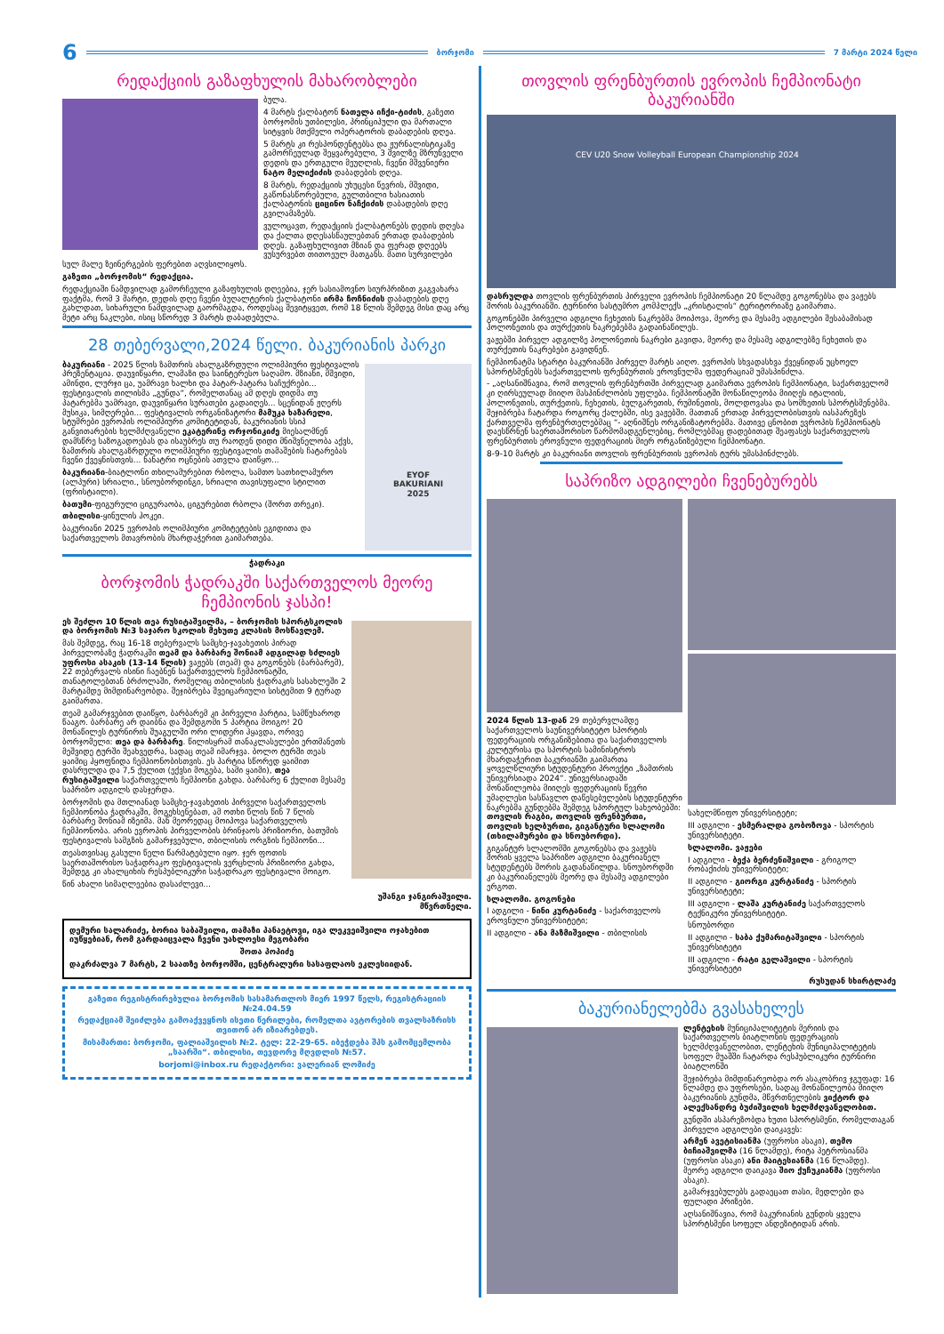6 ბორჯომი 7 მარტი 2024 წელი
რედაქციის გაზაფხულის მახარობლები
ბულა.
4 მარტს ქალბატონ ნათელა იჩქი-ტიძის, გაზეთი ბორჯომის უთბილესი, პრინციპული და მართალი სიტყვის მთქმელი ოპერატორის დაბადების დღეა.
5 მარტს კი რესპონდენტებსა და ჟურნალისტიკაზე გამორჩეულად შეყვარებული, 3 შვილზე მზრუნველი დედის და ერთგული მეუღლის, ჩვენი მშვენიერი ნატო მელიქიძის დაბადების დღეა.
8 მარტს, რედაქციის უხუცესი წევრის, მშვიდი, გაწონასწორებული, გულთბილი ხასიათის ქალბატონის ციცინო ნაჩქიძის დაბადების დღე გვილამაზებს.
ვულოცავთ, რედაქციის ქალბატონებს დედის დღესა და ქალთა დღესასწაულებთან ერთად დაბადების დღეს. გაზაფხულივით მზიან და ფერად დღეებს ვუსურვებთ თითოეულ მათგანს. მათი სურვილები სულ მალე ზეინერგების ფერებით აღვსილიყოს.
გაზეთი „ბორჯომის“ რედაქცია.
რედაქციაში ნამდვილად გამორჩეული გაზაფხულის დღეებია, ჯერ სასიამოვნო სიურპრიზით გაგვახარა ფაქტმა, რომ 3 მარტი, დედის დღე ჩვენი ბუღალტერის ქალბატონი ირმა ჩოჩნიძის დაბადების დღე გახლდათ, სიხარული ნამდვილად გაორმაგდა, როდესაც შევიტყვეთ, რომ 18 წლის შემდეგ მისი დაც არც მეტი არც ნაკლები, ისიც სწორედ 3 მარტს დაბადებულა.
28 თებერვალი,2024 წელი. ბაკურიანის პარკი
EYOF
BAKURIANI
2025
ბაკურიანი - 2025 წლის ზამთრის ახალგაზრდული ოლიმპიური ფესტივალის პრეზენტაცია. დაუვიწყარი, ლამაზი და საინტერესო საღამო. მზიანი, მშვიდი, ამინდი, ლურჯი ცა, უამრავი ხალხი და პატარ-პატარა საჩუქრები... ფესტივალის თილისმა „გუნდა“, რომელთანაც ამ დღეს დიდმა თუ პატარებმა უამრავი, დაუვიწყარი სურათები გადაიღეს... სცენიდან ჟღერს მუსიკა, სიმღერები... ფესტივალის ორგანიზატორი მამუკა ხაზარელი, სტუმრები ევროპის ოლიმპიური კომიტეტიდან, ბაკურიანის სსიპ განვითარების ხელმძღვანელი ეკატერინე ორჯონიკიძე მიესალმნენ დამსწრე საზოგადოებას და ისაუბრეს თუ რაოდენ დიდი მნიშვნელობა აქვს, ზამთრის ახალგაზრდული ოლიმპიური ფესტივალის თამაშების ჩატარებას ჩვენი ქვეყნისთვის... ნანატრი ოცნების ათვლა დაიწყო...
ბაკურიანი-ბიატლონი თხილამურებით რბოლა, სამთო სათხილამურო (ალპური) სრიალი., სნოუბორდინგი, სრიალი თავისუფალი სტილით (ფრისტაილი).
ბათუმი-ფიგურული ციგურაობა, ციგურებით რბოლა (შორთ თრეკი).
თბილისი-ყინულის ჰოკეი.
ბაკურიანი 2025 ევროპის ოლიმპიური კომიტეტების ეგიდითა და საქართველოს მთავრობის მხარდაჭერით გაიმართება.
ჭადრაკი
ბორჯომის ჭადრაკში საქართველოს მეორე ჩემპიონის ჯასპი!
ეს შეძლო 10 წლის თეა რუსიტაშვილმა, – ბორჯომის სპორტსკოლის და ბორჯომის №3 საჯარო სკოლის მეხუთე კლასის მოსწავლემ.
მას შემდეგ, რაც 16-18 თებერვალს სამცხე-ჯავახეთის პირად პირველობაზე ჭადრაკში თეამ და ბარბარე შონიამ ადგილად სძლიეს უფროსი ასაკის (13-14 წლის) ვაჟებს (თეამ) და გოგონებს (ბარბარემ), 22 თებერვალს ისინი ჩაებნენ საქართველოს ჩემპიონატში, თანატოლებთან ბრძოლაში, რომელიც თბილისის ჭადრაკის სასახლეში 2 მარტამდე მიმდინარეობდა. შეჯიბრება შვეიცარიული სისტემით 9 ტურად გაიმართა.
თეამ გამარჯვებით დაიწყო, ბარბარემ კი პირველი პარტია, სამწუხაროდ წააგო. ბარბარე არ დაიბნა და შემდგომი 5 პარტია მოიგო! 20 მონაწილეს ტურნირის შუაგულში ორი ლიდერი ჰყავდა, ორივე ბორჯომელი: თეა და ბარბარე. წილისყრამ თანაკლასელები ერთმანეთს მეშვიდე ტურში შეახვედრა, სადაც თეამ იმარჯვა. ბოლო ტურში თეას ყაიმიც ჰყოფნიდა ჩემპიონობისთვის. ეს პარტია სწორედ ყაიმით დასრულდა და 7,5 ქულით (ექვსი მოგება, სამი ყაიმი), თეა რუსიტაშვილი საქართველოს ჩემპიონი გახდა. ბარბარე 6 ქულით მესამე საპრიზო ადგილს დასჯერდა.
ბორჯომის და მთლიანად სამცხე-ჯავახეთის პირველი საქართველოს ჩემპიონობა ჭადრაკში, მოგეხსენებათ, ამ ოთხი წლის წინ 7 წლის ბარბარე შონიამ იზეიმა. მან მეორედაც მოიპოვა საქართველოს ჩემპიონობა. არის ევროპის პირველობის ბრინჯაოს პრიზიორი, ბათუმის ფესტივალის სამგზის გამარჯვებული, თბილისის ორგზის ჩემპიონი...
თეასთვისაც გასული წელი წარმატებული იყო. ჯერ ფოთის საერთაშორისო საჭადრაკო ფესტივალის ვერცხლის პრიზიორი გახდა, შემდეგ კი ახალციხის რესპუბლიკური საჭადრაკო ფესტივალი მოიგო.
წინ ახალი სიმაღლეებია დასაძლევი...
უშანგი ჯანგირაშვილი.
მწვრთნელი.
დემური სალარიძე, ბორია საბაშვილი, თამაზი პანაეტოვი, იგა ლეკვეიშვილი ოჯახებით იუწყებიან, რომ გარდაიცვალა ჩვენი უახლოესი მეგობარი
შოთა პოპიძე
დაკრძალვა 7 მარტს, 2 საათზე ბორჯომში, ცენტრალური სასაფლაოს ეკლესიიდან.
გაზეთი რეგისტრირებულია ბორჯომის სასამართლოს მიერ 1997 წელს, რეგისტრაციის №24.04.59
რედაქციამ შეიძლება გამოაქვეყნოს ისეთი წერილები, რომელთა ავტორების თვალსაზრისს თვითონ არ იზიარებდეს.
მისამართი: ბორჯომი, ფალიაშვილის №2. ტელ: 22-29-65. იბეჭდება შპს გამომცემლობა „საარში“. თბილისი, თევდორე მღვდლის №57.
borjomi@inbox.ru რედაქტორი: ვალერიან ლომიძე
თოვლის ფრენბურთის ევროპის ჩემპიონატი ბაკურიანში
CEV U20 Snow Volleyball European Championship 2024
დასრულდა თოვლის ფრენბურთის პირველი ევროპის ჩემპიონატი 20 წლამდე გოგონებსა და ვაჟებს შორის ბაკურიანში. ტურნირი სასტუმრო კომპლექს „კრისტალის“ ტერიტორიაზე გაიმართა.
გოგონებში პირველი ადგილი ჩეხეთის ნაკრებმა მოიპოვა, მეორე და მესამე ადგილები შესაბამისად პოლონეთის და თურქეთის ნაკრებებმა გადაინაწილეს.
ვაჟებში პირველ ადგილზე პოლონეთის ნაკრები გავიდა, მეორე და მესამე ადგილებზე ჩეხეთის და თურქეთის ნაკრებები გავიდნენ.
ჩემპიონატმა სტარტი ბაკურიანში პირველ მარტს აიღო. ევროპის სხვადასხვა ქვეყნიდან უცხოელ სპორტსმენებს საქართველოს ფრენბურთის ეროვნულმა ფედერაციამ უმასპინძლა.
- „აღსანიშნავია, რომ თოვლის ფრენბურთში პირველად გაიმართა ევროპის ჩემპიონატი, საქართველომ კი ღირსეულად მიიღო მასპინძლობის უფლება. ჩემპიონატში მონაწილეობა მიიღეს იტალიის, პოლონეთის, თურქეთის, ჩეხეთის, ბულგარეთის, რუმინეთის, მოლდოვასა და სომხეთის სპორტსმენებმა. შეჯიბრება ჩატარდა როგორც ქალებში, ისე ვაჟებში. მათთან ერთად პირველობისთვის იასპარეზეს ქართველმა ფრენბურთელებმაც “- აღნიშნეს ორგანიზატორებმა. მათივე ცნობით ევროპის ჩემპიონატს დაესწრნენ საერთაშორისო წარმომადგენლებიც, რომლებმაც დადებითად შეაფასეს საქართველოს ფრენბურთის ეროვნული ფედერაციის მიერ ორგანიზებული ჩემპიონატი.
8-9-10 მარტს კი ბაკურიანი თოვლის ფრენბურთის ევროპის ტურს უმასპინძლებს.
საპრიზო ადგილები ჩვენებურებს
2024 წლის 13-დან 29 თებერვლამდე საქართველოს საუნივერსიტეტო სპორტის ფედერაციის ორგანიზებითა და საქართველოს კულტურისა და სპორტის სამინისტროს მხარდაჭერით ბაკურიანში გაიმართა ყოველწლიური სტუდენტური პროექტი „ზამთრის უნივერსიადა 2024“. უნივერსიადაში მონაწილეობა მიიღეს ფედერაციის წევრი უმაღლესი სასწავლო დაწესებულების სტუდენტური ნაკრებმა გუნდებმა შემდეგ სპორტულ სახეობებში: თოვლის რაგბი, თოვლის ფრენბურთი, თოვლის ხელბურთი, გიგანტური სლალომი (თხილამურები და სნოუბორდი).
გიგანტურ სლალომში გოგონებსა და ვაჟებს შორის ყველა საპრიზო ადგილი ბაკურიანელ სტუდენტებს შორის გადანაწილდა. სნოუბორდში კი ბაკურიანელებს მეორე და მესამე ადგილები ერგოთ.
სლალომი. გოგონები
I ადგილი - ნინი კურტანიძე - საქართველოს ეროვნული უნივერსიტეტი;
II ადგილი - ანა მაზმიშვილი - თბილისის
სახელმწიფო უნივერსიტეტი;
III ადგილი - ესმერალდა გობოზოვა - სპორტის უნივერსიტეტი.
სლალომი. ვაჟები
I ადგილი - ბექა ბერძენიშვილი - გრიგოლ რობაქიძის უნივერსიტეტი;
II ადგილი - გიორგი კურტანიძე - სპორტის უნივერსიტეტი;
III ადგილი - ლაშა კურტანიძე საქართველოს ტექნიკური უნივერსიტეტი.
სნოუბორდი
II ადგილი - საბა ქუმარიტაშვილი - სპორტის უნივერსიტეტი
III ადგილი - რატი გელაშვილი - სპორტის უნივერსიტეტი
რუსუდან სხირტლაძე
ბაკურიანელებმა გვასახელეს
ლენტეხის მუნიციპალიტეტის მერიის და საქართველოს ბიატლონის ფედერაციის ხელმძღვანელობით, ლენტეხის მუნიციპალიტეტის სოფელ მუაშში ჩატარდა რესპუბლიკური ტურნირი ბიატლონში
შეჯიბრება მიმდინარეობდა ორ ასაკობრივ ჯგუფად: 16 წლამდე და უფროსები, სადაც მონაწილეობა მიიღო ბაკურიანის გუნდმა, მწვრთნელების ვიქტორ და ალექსანდრე ბუძიშვილის ხელმძღვანელობით.
გუნდში ასპარეზობდა ხუთი სპორტსმენი, რომელთაგან პირველი ადგილები დაიკავეს:
არმენ ავეტისიანმა (უფროსი ასაკი), თემო ბიჩიაშვილმა (16 წლამდე), რიტა პეტროსიანმა (უფროსი ასაკი) ანი მაიტესიანმა (16 წლამდე). მეორე ადგილი დაიკავა შიო ქუჩუკიანმა (უფროსი ასაკი).
გამარჯვებულებს გადაეცათ თასი, მედლები და ფულადი პრიზები.
აღსანიშნავია, რომ ბაკურიანის გუნდის ყველა სპორტსმენი სოფელ ანდეზიტიდან არის.